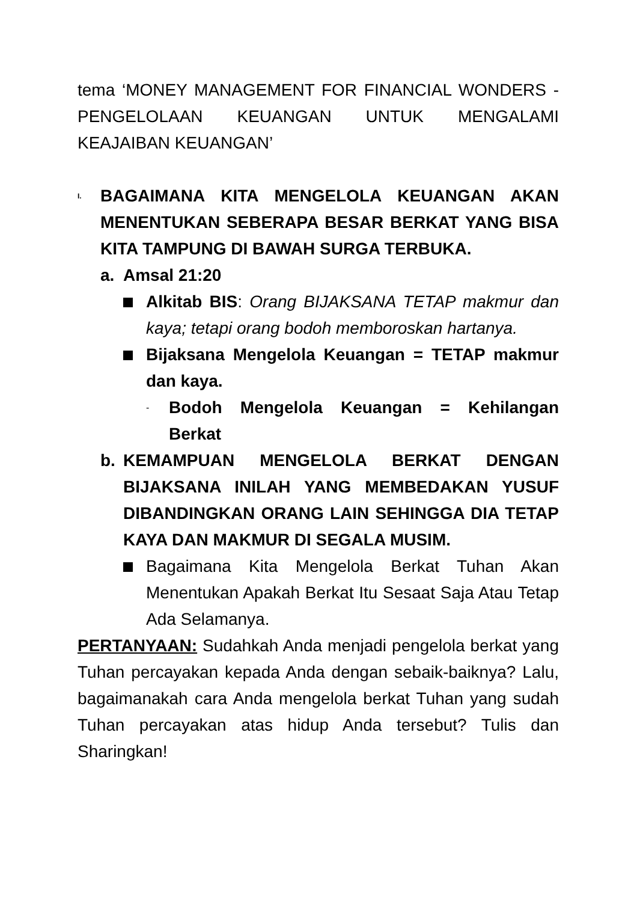tema ‘MONEY MANAGEMENT FOR FINANCIAL WONDERS - PENGELOLAAN KEUANGAN UNTUK MENGALAMI KEAJAIBAN KEUANGAN’
I.
BAGAIMANA KITA MENGELOLA KEUANGAN AKAN MENENTUKAN SEBERAPA BESAR BERKAT YANG BISA KITA TAMPUNG DI BAWAH SURGA TERBUKA.
a. Amsal 21:20
Alkitab BIS: Orang BIJAKSANA TETAP makmur dan kaya; tetapi orang bodoh memboroskan hartanya.
Bijaksana Mengelola Keuangan = TETAP makmur dan kaya.
-
Bodoh Mengelola Keuangan = Kehilangan Berkat
b. KEMAMPUAN MENGELOLA BERKAT DENGAN BIJAKSANA INILAH YANG MEMBEDAKAN YUSUF DIBANDINGKAN ORANG LAIN SEHINGGA DIA TETAP KAYA DAN MAKMUR DI SEGALA MUSIM.
Bagaimana Kita Mengelola Berkat Tuhan Akan Menentukan Apakah Berkat Itu Sesaat Saja Atau Tetap Ada Selamanya.
PERTANYAAN: Sudahkah Anda menjadi pengelola berkat yang Tuhan percayakan kepada Anda dengan sebaik-baiknya? Lalu, bagaimanakah cara Anda mengelola berkat Tuhan yang sudah Tuhan percayakan atas hidup Anda tersebut? Tulis dan Sharingkan!